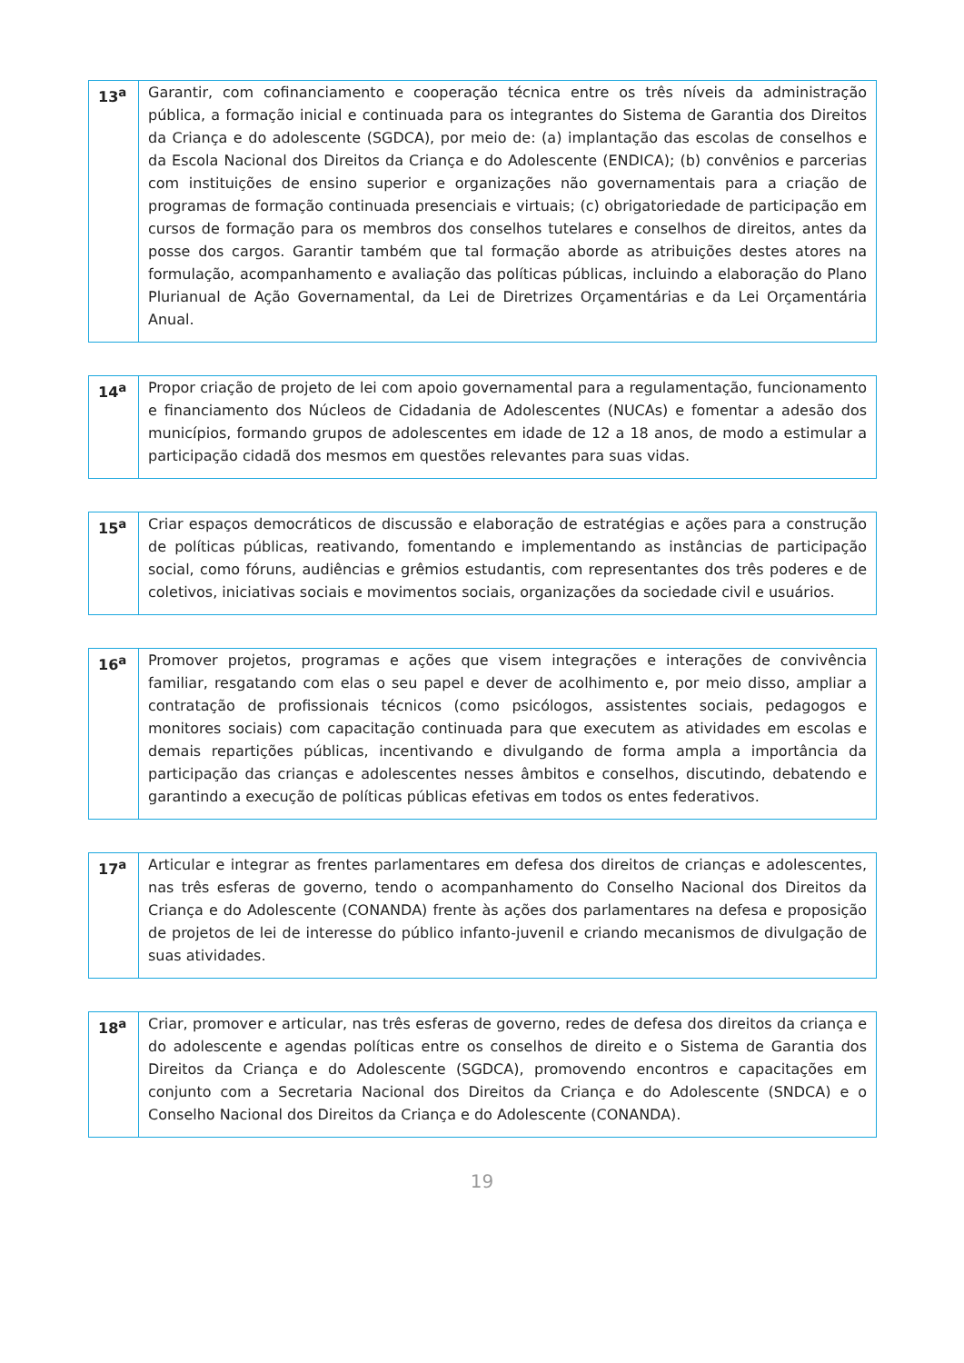| 13<sup>a</sup> | Garantir, com cofinanciamento e cooperação técnica entre os três níveis da administração pública, a formação inicial e continuada para os integrantes do Sistema de Garantia dos Direitos da Criança e do adolescente (SGDCA), por meio de: (a) implantação das escolas de conselhos e da Escola Nacional dos Direitos da Criança e do Adolescente (ENDICA); (b) convênios e parcerias com instituições de ensino superior e organizações não governamentais para a criação de programas de formação continuada presenciais e virtuais; (c) obrigatoriedade de participação em cursos de formação para os membros dos conselhos tutelares e conselhos de direitos, antes da posse dos cargos. Garantir também que tal formação aborde as atribuições destes atores na formulação, acompanhamento e avaliação das políticas públicas, incluindo a elaboração do Plano Plurianual de Ação Governamental, da Lei de Diretrizes Orçamentárias e da Lei Orçamentária Anual. |
| 14<sup>a</sup> | Propor criação de projeto de lei com apoio governamental para a regulamentação, funcionamento e financiamento dos Núcleos de Cidadania de Adolescentes (NUCAs) e fomentar a adesão dos municípios, formando grupos de adolescentes em idade de 12 a 18 anos, de modo a estimular a participação cidadã dos mesmos em questões relevantes para suas vidas. |
| 15<sup>a</sup> | Criar espaços democráticos de discussão e elaboração de estratégias e ações para a construção de políticas públicas, reativando, fomentando e implementando as instâncias de participação social, como fóruns, audiências e grêmios estudantis, com representantes dos três poderes e de coletivos, iniciativas sociais e movimentos sociais, organizações da sociedade civil e usuários. |
| 16<sup>a</sup> | Promover projetos, programas e ações que visem integrações e interações de convivência familiar, resgatando com elas o seu papel e dever de acolhimento e, por meio disso, ampliar a contratação de profissionais técnicos (como psicólogos, assistentes sociais, pedagogos e monitores sociais) com capacitação continuada para que executem as atividades em escolas e demais repartições públicas, incentivando e divulgando de forma ampla a importância da participação das crianças e adolescentes nesses âmbitos e conselhos, discutindo, debatendo e garantindo a execução de políticas públicas efetivas em todos os entes federativos. |
| 17<sup>a</sup> | Articular e integrar as frentes parlamentares em defesa dos direitos de crianças e adolescentes, nas três esferas de governo, tendo o acompanhamento do Conselho Nacional dos Direitos da Criança e do Adolescente (CONANDA) frente às ações dos parlamentares na defesa e proposição de projetos de lei de interesse do público infanto-juvenil e criando mecanismos de divulgação de suas atividades. |
| 18<sup>a</sup> | Criar, promover e articular, nas três esferas de governo, redes de defesa dos direitos da criança e do adolescente e agendas políticas entre os conselhos de direito e o Sistema de Garantia dos Direitos da Criança e do Adolescente (SGDCA), promovendo encontros e capacitações em conjunto com a Secretaria Nacional dos Direitos da Criança e do Adolescente (SNDCA) e o Conselho Nacional dos Direitos da Criança e do Adolescente (CONANDA). |
19